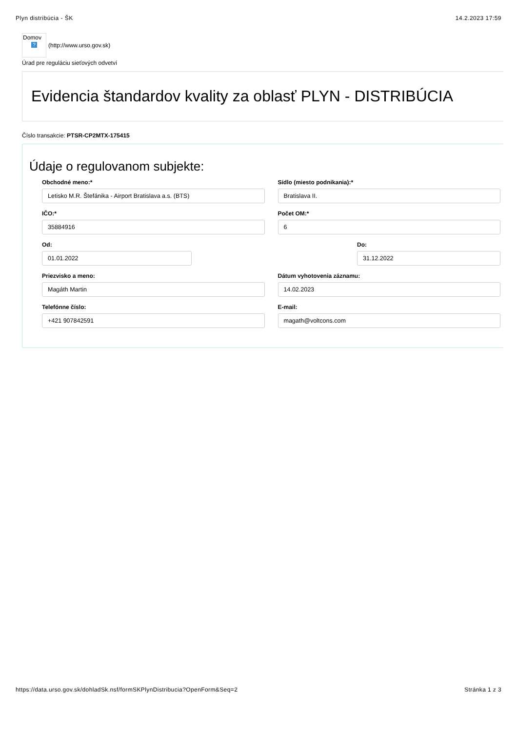Plyn distribúcia - ŠK 14.2.2023 17:59
Domov?
(http://www.urso.gov.sk)
Úrad pre reguláciu sieťových odvetví
Evidencia štandardov kvality za oblasť PLYN - DISTRIBÚCIA
Číslo transakcie: PTSR-CP2MTX-175415
Údaje o regulovanom subjekte:
Obchodné meno:*
Letisko M.R. Štefánika - Airport Bratislava a.s. (BTS)
Sídlo (miesto podnikania):*
Bratislava II.
IČO:*
35884916
Počet OM:*
6
Od:
01.01.2022
Do:
31.12.2022
Priezvisko a meno:
Magáth Martin
Dátum vyhotovenia záznamu:
14.02.2023
Telefónne číslo:
+421 907842591
E-mail:
magath@voltcons.com
https://data.urso.gov.sk/dohladSk.nsf/formSKPlynDistribucia?OpenForm&Seq=2 Stránka 1 z 3